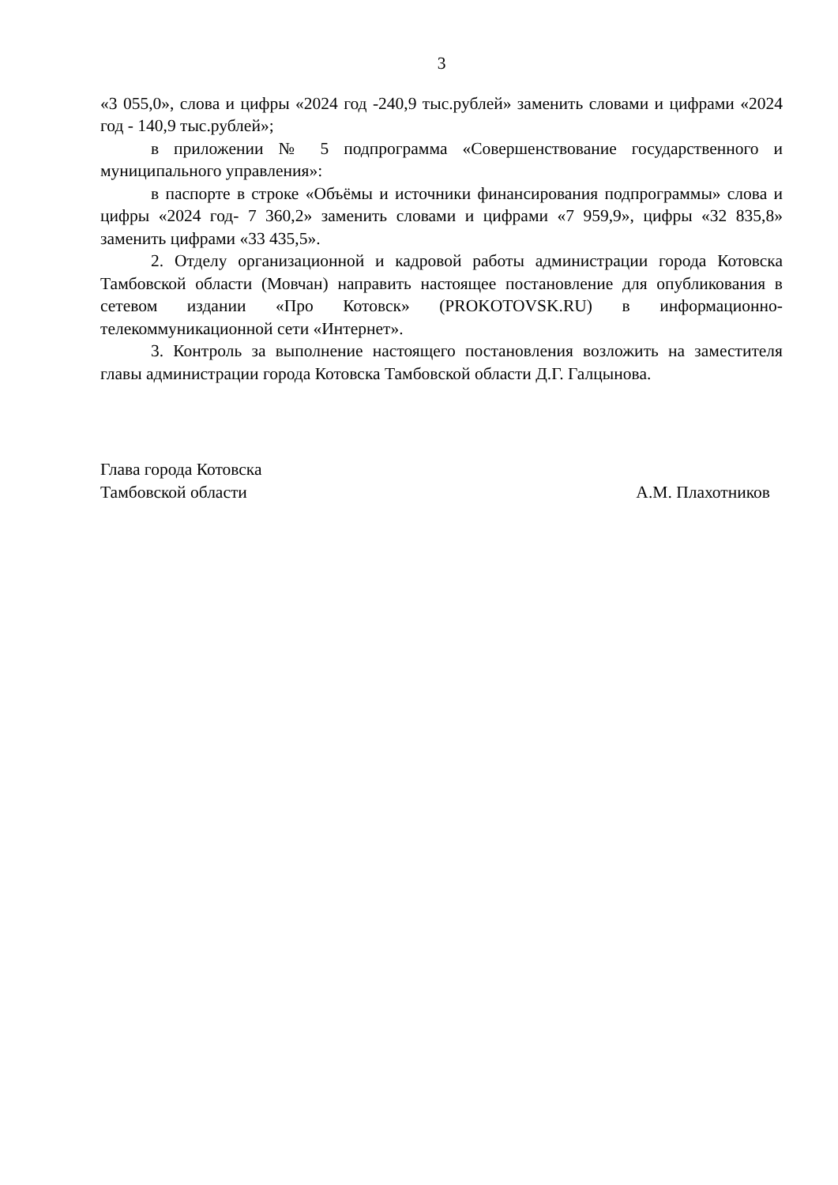3
«3 055,0», слова и цифры «2024 год -240,9 тыс.рублей» заменить словами и цифрами «2024 год - 140,9 тыс.рублей»;
в приложении № 5 подпрограмма «Совершенствование государственного и муниципального управления»:
в паспорте в строке «Объёмы и источники финансирования подпрограммы» слова и цифры «2024 год- 7 360,2» заменить словами и цифрами «7 959,9», цифры «32 835,8» заменить цифрами «33 435,5».
2. Отделу организационной и кадровой работы администрации города Котовска Тамбовской области (Мовчан) направить настоящее постановление для опубликования в сетевом издании «Про Котовск» (PROKOTOVSK.RU) в информационно-телекоммуникационной сети «Интернет».
3. Контроль за выполнение настоящего постановления возложить на заместителя главы администрации города Котовска Тамбовской области Д.Г. Галцынова.
Глава города Котовска
Тамбовской области А.М. Плахотников